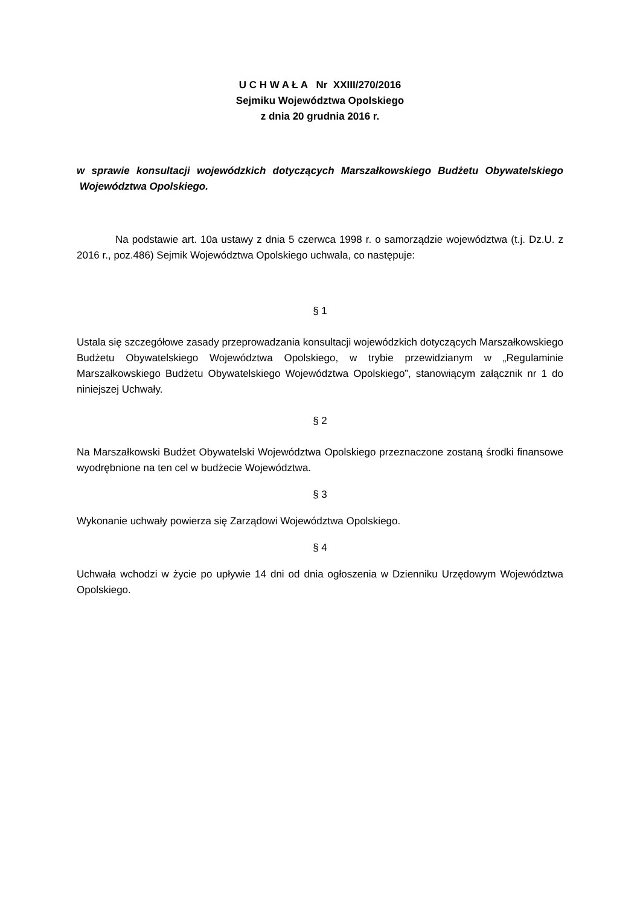U C H W A Ł A Nr XXIII/270/2016
Sejmiku Województwa Opolskiego
z dnia 20 grudnia 2016 r.
w sprawie konsultacji wojewódzkich dotyczących Marszałkowskiego Budżetu Obywatelskiego Województwa Opolskiego.
Na podstawie art. 10a ustawy z dnia 5 czerwca 1998 r. o samorządzie województwa (t.j. Dz.U. z 2016 r., poz.486) Sejmik Województwa Opolskiego uchwala, co następuje:
§ 1
Ustala się szczegółowe zasady przeprowadzania konsultacji wojewódzkich dotyczących Marszałkowskiego Budżetu Obywatelskiego Województwa Opolskiego, w trybie przewidzianym w „Regulaminie Marszałkowskiego Budżetu Obywatelskiego Województwa Opolskiego”, stanowiącym załącznik nr 1 do niniejszej Uchwały.
§ 2
Na Marszałkowski Budżet Obywatelski Województwa Opolskiego przeznaczone zostaną środki finansowe wyodrębnione na ten cel w budżecie Województwa.
§ 3
Wykonanie uchwały powierza się Zarządowi Województwa Opolskiego.
§ 4
Uchwała wchodzi w życie po upływie 14 dni od dnia ogłoszenia w Dzienniku Urzędowym Województwa Opolskiego.